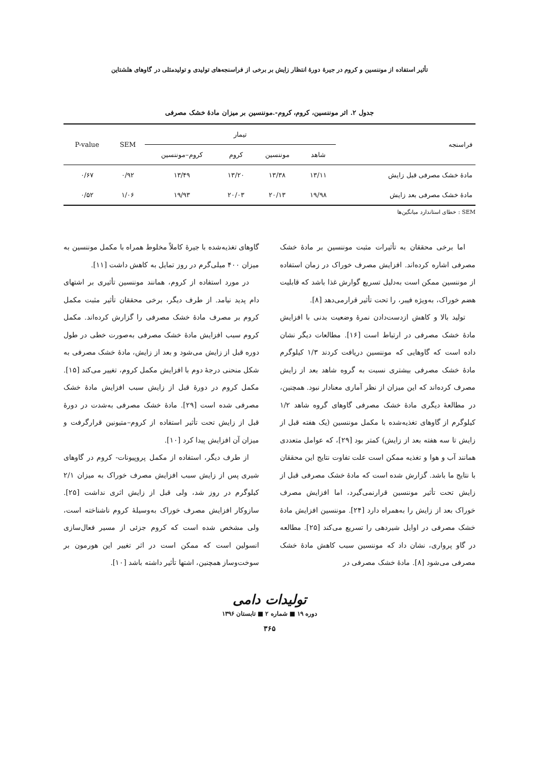تأثیر استفاده از موننسین و کروم در جیرهٔ دورهٔ انتظار زایش بر برخی از فراسنجه‌های تولیدی و تولیدمثلی در گاوهای هلشتاین
جدول ۲. اثر موننسین، کروم، کروم-.موننسین بر میزان مادهٔ خشک مصرفی
| فراسنجه | تیمار | | | | SEM | P-value |
| --- | --- | --- | --- | --- | --- | --- |
| | شاهد | موننسین | کروم | کروم–موننسین | | |
| مادهٔ خشک مصرفی قبل زایش | ۱۳/۱۱ | ۱۳/۳۸ | ۱۳/۲۰ | ۱۳/۴۹ | ۰/۹۲ | ۰/۶۷ |
| مادهٔ خشک مصرفی بعد زایش | ۱۹/۹۸ | ۲۰/۱۳ | ۲۰/۰۳ | ۱۹/۹۳ | ۱/۰۶ | ۰/۵۲ |
SEM : خطای استاندارد میانگین‌ها
اما برخی محققان به تأثیرات مثبت موننسین بر مادهٔ خشک مصرفی اشاره کرده‌اند. افزایش مصرف خوراک در زمان استفاده از موننسین ممکن است به‌دلیل تسریع گوارش غذا باشد که قابلیت هضم خوراک، به‌ویژه فیبر، را تحت تأثیر قرارمی‌دهد [۸].
تولید بالا و کاهش ازدست‌دادن نمرهٔ وضعیت بدنی با افزایش مادهٔ خشک مصرفی در ارتباط است [۱۶]. مطالعات دیگر نشان داده است که گاوهایی که موننسین دریافت کردند ۱/۳ کیلوگرم مادهٔ خشک مصرفی بیشتری نسبت به گروه شاهد بعد از زایش مصرف کرده‌اند که این میزان از نظر آماری معنادار نبود. همچنین، در مطالعهٔ دیگری مادهٔ خشک مصرفی گاوهای گروه شاهد ۱/۲ کیلوگرم از گاوهای تغذیه‌شده با مکمل موننسین (یک هفته قبل از زایش تا سه هفته بعد از زایش) کمتر بود [۲۹]، که عوامل متعددی همانند آب و هوا و تغذیه ممکن است علت تفاوت نتایج این محققان با نتایج ما باشد. گزارش شده است که مادهٔ خشک مصرفی قبل از زایش تحت تأثیر موننسین قرارنمی‌گیرد، اما افزایش مصرف خوراک بعد از زایش را به‌همراه دارد [۲۴]. موننسین افزایش مادهٔ خشک مصرفی در اوایل شیردهی را تسریع می‌کند [۲۵]. مطالعه در گاو پرواری، نشان داد که موننسین سبب کاهش مادهٔ خشک مصرفی می‌شود [۸]. مادهٔ خشک مصرفی در
گاوهای تغذیه‌شده با جیرهٔ کاملاً مخلوط همراه با مکمل موننسین به میزان ۴۰۰ میلی‌گرم در روز تمایل به کاهش داشت [۱۱].
در مورد استفاده از کروم، همانند موننسین تأثیری بر اشتهای دام پدید نیامد. از طرف دیگر، برخی محققان تأثیر مثبت مکمل کروم بر مصرف مادهٔ خشک مصرفی را گزارش کرده‌اند. مکمل کروم سبب افزایش مادهٔ خشک مصرفی به‌صورت خطی در طول دوره قبل از زایش می‌شود و بعد از زایش، مادهٔ خشک مصرفی به شکل منحنی درجهٔ دوم با افزایش مکمل کروم، تغییر می‌کند [۱۵]. مکمل کروم در دورهٔ قبل از زایش سبب افزایش مادهٔ خشک مصرفی شده است [۲۹]. مادهٔ خشک مصرفی به‌شدت در دورهٔ قبل از زایش تحت تأثیر استفاده از کروم–متیونین قرارگرفت و میزان آن افزایش پیدا کرد [۱۰].
از طرف دیگر، استفاده از مکمل پروپیونات- کروم در گاوهای شیری پس از زایش سبب افزایش مصرف خوراک به میزان ۲/۱ کیلوگرم در روز شد، ولی قبل از زایش اثری نداشت [۲۵]. سازوکار افزایش مصرف خوراک به‌وسیلهٔ کروم ناشناخته است، ولی مشخص شده است که کروم جزئی از مسیر فعال‌سازی انسولین است که ممکن است در اثر تغییر این هورمون بر سوخت‌وساز همچنین، اشتها تأثیر داشته باشد [۱۰].
تولیدات دامی
دوره ۱۹ ■ شماره ۲ ■ تابستان ۱۳۹۶
۳۶۵